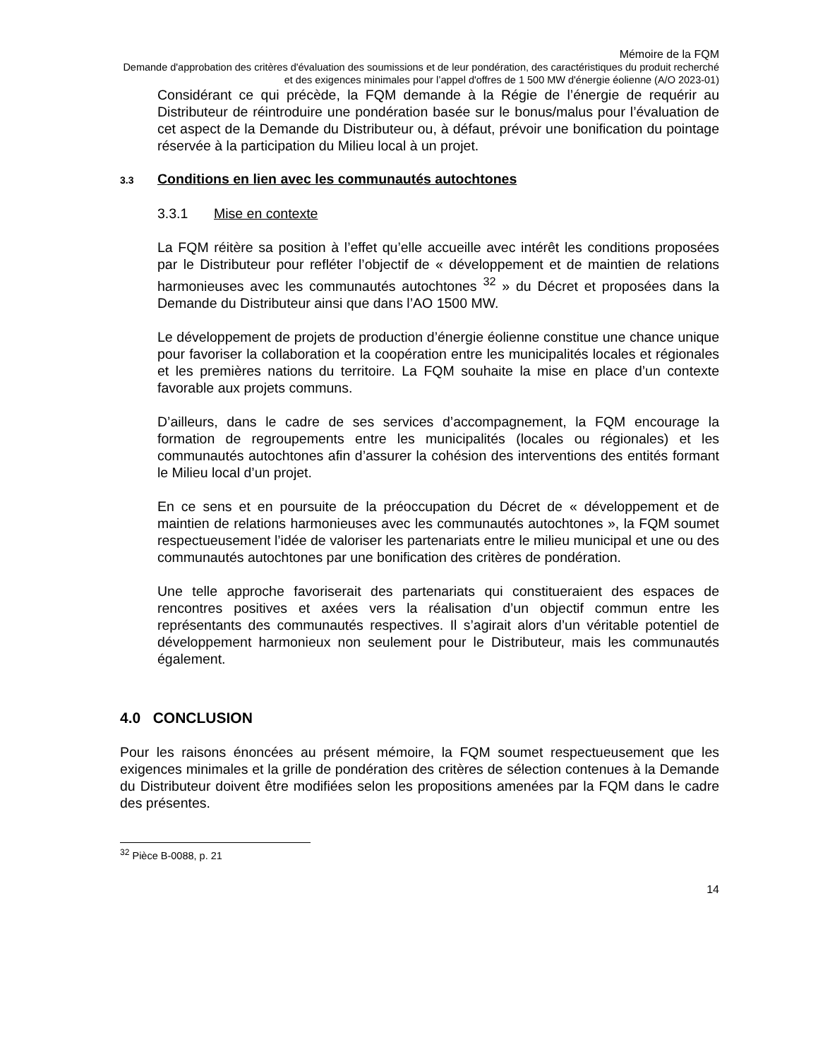Mémoire de la FQM
Demande d'approbation des critères d'évaluation des soumissions et de leur pondération, des caractéristiques du produit recherché et des exigences minimales pour l’appel d'offres de 1 500 MW d'énergie éolienne (A/O 2023-01)
Considérant ce qui précède, la FQM demande à la Régie de l’énergie de requérir au Distributeur de réintroduire une pondération basée sur le bonus/malus pour l’évaluation de cet aspect de la Demande du Distributeur ou, à défaut, prévoir une bonification du pointage réservée à la participation du Milieu local à un projet.
3.3 Conditions en lien avec les communautés autochtones
3.3.1 Mise en contexte
La FQM réitère sa position à l’effet qu’elle accueille avec intérêt les conditions proposées par le Distributeur pour refléter l’objectif de « développement et de maintien de relations harmonieuses avec les communautés autochtones <sup>32</sup> » du Décret et proposées dans la Demande du Distributeur ainsi que dans l’AO 1500 MW.
Le développement de projets de production d’énergie éolienne constitue une chance unique pour favoriser la collaboration et la coopération entre les municipalités locales et régionales et les premières nations du territoire. La FQM souhaite la mise en place d’un contexte favorable aux projets communs.
D’ailleurs, dans le cadre de ses services d’accompagnement, la FQM encourage la formation de regroupements entre les municipalités (locales ou régionales) et les communautés autochtones afin d’assurer la cohésion des interventions des entités formant le Milieu local d’un projet.
En ce sens et en poursuite de la préoccupation du Décret de « développement et de maintien de relations harmonieuses avec les communautés autochtones », la FQM soumet respectueusement l’idée de valoriser les partenariats entre le milieu municipal et une ou des communautés autochtones par une bonification des critères de pondération.
Une telle approche favoriserait des partenariats qui constitueraient des espaces de rencontres positives et axées vers la réalisation d’un objectif commun entre les représentants des communautés respectives. Il s’agirait alors d’un véritable potentiel de développement harmonieux non seulement pour le Distributeur, mais les communautés également.
4.0 CONCLUSION
Pour les raisons énoncées au présent mémoire, la FQM soumet respectueusement que les exigences minimales et la grille de pondération des critères de sélection contenues à la Demande du Distributeur doivent être modifiées selon les propositions amenées par la FQM dans le cadre des présentes.
<sup>32</sup> Pièce B-0088, p. 21
14